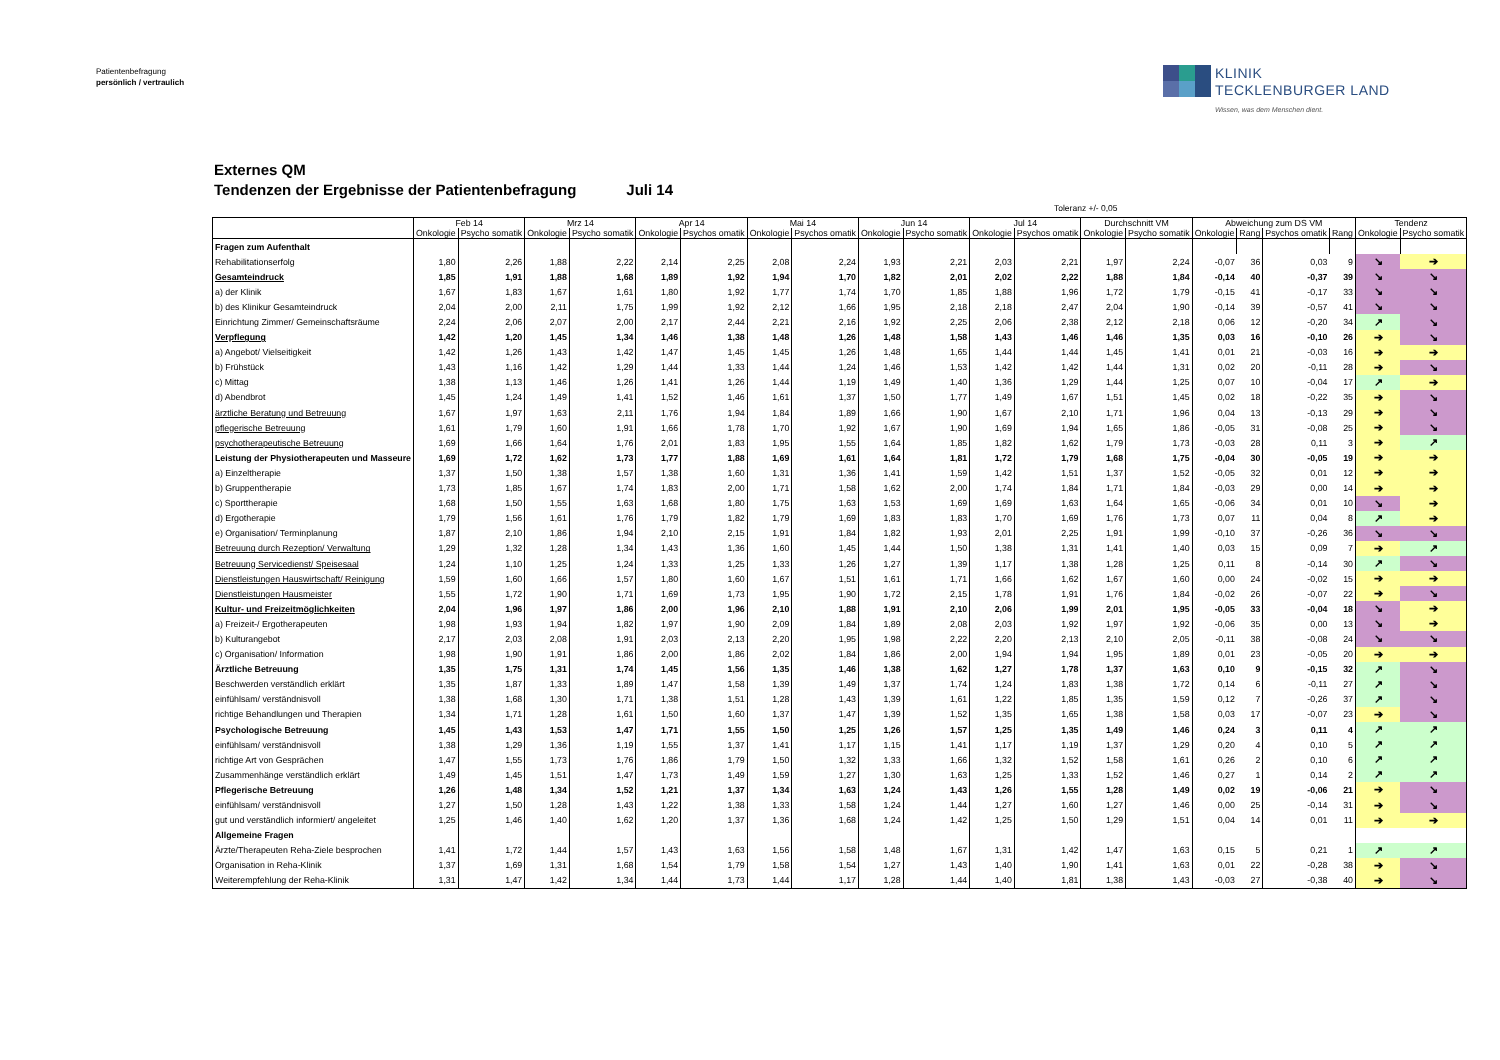Patientenbefragung
persönlich / vertraulich
KLINIK
TECKLENBURGER LAND
Wissen, was dem Menschen dient.
Externes QM
Tendenzen der Ergebnisse der Patientenbefragung Juli 14
Toleranz +/- 0,05
| | Feb 14 | | Mrz 14 | | Apr 14 | | Mai 14 | | Jun 14 | | Jul 14 | | Durchschnitt VM | | Abweichung zum DS VM | | | | Tendenz | |
| --- | --- | --- | --- | --- | --- | --- | --- | --- | --- | --- | --- | --- | --- | --- | --- | --- | --- | --- | --- | --- |
| | Onkologie | Psycho somatik | Onkologie | Psycho somatik | Onkologie | Psychos omatik | Onkologie | Psychos omatik | Onkologie | Psycho somatik | Onkologie | Psychos omatik | Onkologie | Psycho somatik | Onkologie | Rang | Psychos omatik | Rang | Onkologie | Psycho somatik |
| Fragen zum Aufenthalt | | | | | | | | | | | | | | | | | | | | |
| Rehabilitationserfolg | 1,80 | 2,26 | 1,88 | 2,22 | 2,14 | 2,25 | 2,08 | 2,24 | 1,93 | 2,21 | 2,03 | 2,21 | 1,97 | 2,24 | -0,07 | 36 | 0,03 | 9 | ↘ | ➔ |
| Gesamteindruck | 1,85 | 1,91 | 1,88 | 1,68 | 1,89 | 1,92 | 1,94 | 1,70 | 1,82 | 2,01 | 2,02 | 2,22 | 1,88 | 1,84 | -0,14 | 40 | -0,37 | 39 | ↘ | ↘ |
| a) der Klinik | 1,67 | 1,83 | 1,67 | 1,61 | 1,80 | 1,92 | 1,77 | 1,74 | 1,70 | 1,85 | 1,88 | 1,96 | 1,72 | 1,79 | -0,15 | 41 | -0,17 | 33 | ↘ | ↘ |
| b) des Klinikur Gesamteindruck | 2,04 | 2,00 | 2,11 | 1,75 | 1,99 | 1,92 | 2,12 | 1,66 | 1,95 | 2,18 | 2,18 | 2,47 | 2,04 | 1,90 | -0,14 | 39 | -0,57 | 41 | ↘ | ↘ |
| Einrichtung Zimmer/ Gemeinschaftsräume | 2,24 | 2,06 | 2,07 | 2,00 | 2,17 | 2,44 | 2,21 | 2,16 | 1,92 | 2,25 | 2,06 | 2,38 | 2,12 | 2,18 | 0,06 | 12 | -0,20 | 34 | ↗ | ↘ |
| Verpflegung | 1,42 | 1,20 | 1,45 | 1,34 | 1,46 | 1,38 | 1,48 | 1,26 | 1,48 | 1,58 | 1,43 | 1,46 | 1,46 | 1,35 | 0,03 | 16 | -0,10 | 26 | ➔ | ↘ |
| a) Angebot/ Vielseitigkeit | 1,42 | 1,26 | 1,43 | 1,42 | 1,47 | 1,45 | 1,45 | 1,26 | 1,48 | 1,65 | 1,44 | 1,44 | 1,45 | 1,41 | 0,01 | 21 | -0,03 | 16 | ➔ | ➔ |
| b) Frühstück | 1,43 | 1,16 | 1,42 | 1,29 | 1,44 | 1,33 | 1,44 | 1,24 | 1,46 | 1,53 | 1,42 | 1,42 | 1,44 | 1,31 | 0,02 | 20 | -0,11 | 28 | ➔ | ↘ |
| c) Mittag | 1,38 | 1,13 | 1,46 | 1,26 | 1,41 | 1,26 | 1,44 | 1,19 | 1,49 | 1,40 | 1,36 | 1,29 | 1,44 | 1,25 | 0,07 | 10 | -0,04 | 17 | ↗ | ➔ |
| d) Abendbrot | 1,45 | 1,24 | 1,49 | 1,41 | 1,52 | 1,46 | 1,61 | 1,37 | 1,50 | 1,77 | 1,49 | 1,67 | 1,51 | 1,45 | 0,02 | 18 | -0,22 | 35 | ➔ | ↘ |
| ärztliche Beratung und Betreuung | 1,67 | 1,97 | 1,63 | 2,11 | 1,76 | 1,94 | 1,84 | 1,89 | 1,66 | 1,90 | 1,67 | 2,10 | 1,71 | 1,96 | 0,04 | 13 | -0,13 | 29 | ➔ | ↘ |
| pflegerische Betreuung | 1,61 | 1,79 | 1,60 | 1,91 | 1,66 | 1,78 | 1,70 | 1,92 | 1,67 | 1,90 | 1,69 | 1,94 | 1,65 | 1,86 | -0,05 | 31 | -0,08 | 25 | ➔ | ↘ |
| psychotherapeutische Betreuung | 1,69 | 1,66 | 1,64 | 1,76 | 2,01 | 1,83 | 1,95 | 1,55 | 1,64 | 1,85 | 1,82 | 1,62 | 1,79 | 1,73 | -0,03 | 28 | 0,11 | 3 | ➔ | ↗ |
| Leistung der Physiotherapeuten und Masseure | 1,69 | 1,72 | 1,62 | 1,73 | 1,77 | 1,88 | 1,69 | 1,61 | 1,64 | 1,81 | 1,72 | 1,79 | 1,68 | 1,75 | -0,04 | 30 | -0,05 | 19 | ➔ | ➔ |
| a) Einzeltherapie | 1,37 | 1,50 | 1,38 | 1,57 | 1,38 | 1,60 | 1,31 | 1,36 | 1,41 | 1,59 | 1,42 | 1,51 | 1,37 | 1,52 | -0,05 | 32 | 0,01 | 12 | ➔ | ➔ |
| b) Gruppentherapie | 1,73 | 1,85 | 1,67 | 1,74 | 1,83 | 2,00 | 1,71 | 1,58 | 1,62 | 2,00 | 1,74 | 1,84 | 1,71 | 1,84 | -0,03 | 29 | 0,00 | 14 | ➔ | ➔ |
| c) Sporttherapie | 1,68 | 1,50 | 1,55 | 1,63 | 1,68 | 1,80 | 1,75 | 1,63 | 1,53 | 1,69 | 1,69 | 1,63 | 1,64 | 1,65 | -0,06 | 34 | 0,01 | 10 | ↘ | ➔ |
| d) Ergotherapie | 1,79 | 1,56 | 1,61 | 1,76 | 1,79 | 1,82 | 1,79 | 1,69 | 1,83 | 1,83 | 1,70 | 1,69 | 1,76 | 1,73 | 0,07 | 11 | 0,04 | 8 | ↗ | ➔ |
| e) Organisation/ Terminplanung | 1,87 | 2,10 | 1,86 | 1,94 | 2,10 | 2,15 | 1,91 | 1,84 | 1,82 | 1,93 | 2,01 | 2,25 | 1,91 | 1,99 | -0,10 | 37 | -0,26 | 36 | ↘ | ↘ |
| Betreuung durch Rezeption/ Verwaltung | 1,29 | 1,32 | 1,28 | 1,34 | 1,43 | 1,36 | 1,60 | 1,45 | 1,44 | 1,50 | 1,38 | 1,31 | 1,41 | 1,40 | 0,03 | 15 | 0,09 | 7 | ➔ | ↗ |
| Betreuung Servicedienst/ Speisesaal | 1,24 | 1,10 | 1,25 | 1,24 | 1,33 | 1,25 | 1,33 | 1,26 | 1,27 | 1,39 | 1,17 | 1,38 | 1,28 | 1,25 | 0,11 | 8 | -0,14 | 30 | ↗ | ↘ |
| Dienstleistungen Hauswirtschaft/ Reinigung | 1,59 | 1,60 | 1,66 | 1,57 | 1,80 | 1,60 | 1,67 | 1,51 | 1,61 | 1,71 | 1,66 | 1,62 | 1,67 | 1,60 | 0,00 | 24 | -0,02 | 15 | ➔ | ➔ |
| Dienstleistungen Hausmeister | 1,55 | 1,72 | 1,90 | 1,71 | 1,69 | 1,73 | 1,95 | 1,90 | 1,72 | 2,15 | 1,78 | 1,91 | 1,76 | 1,84 | -0,02 | 26 | -0,07 | 22 | ➔ | ↘ |
| Kultur- und Freizeitmöglichkeiten | 2,04 | 1,96 | 1,97 | 1,86 | 2,00 | 1,96 | 2,10 | 1,88 | 1,91 | 2,10 | 2,06 | 1,99 | 2,01 | 1,95 | -0,05 | 33 | -0,04 | 18 | ↘ | ➔ |
| a) Freizeit-/ Ergotherapeuten | 1,98 | 1,93 | 1,94 | 1,82 | 1,97 | 1,90 | 2,09 | 1,84 | 1,89 | 2,08 | 2,03 | 1,92 | 1,97 | 1,92 | -0,06 | 35 | 0,00 | 13 | ↘ | ➔ |
| b) Kulturangebot | 2,17 | 2,03 | 2,08 | 1,91 | 2,03 | 2,13 | 2,20 | 1,95 | 1,98 | 2,22 | 2,20 | 2,13 | 2,10 | 2,05 | -0,11 | 38 | -0,08 | 24 | ↘ | ↘ |
| c) Organisation/ Information | 1,98 | 1,90 | 1,91 | 1,86 | 2,00 | 1,86 | 2,02 | 1,84 | 1,86 | 2,00 | 1,94 | 1,94 | 1,95 | 1,89 | 0,01 | 23 | -0,05 | 20 | ➔ | ➔ |
| Ärztliche Betreuung | 1,35 | 1,75 | 1,31 | 1,74 | 1,45 | 1,56 | 1,35 | 1,46 | 1,38 | 1,62 | 1,27 | 1,78 | 1,37 | 1,63 | 0,10 | 9 | -0,15 | 32 | ↗ | ↘ |
| Beschwerden verständlich erklärt | 1,35 | 1,87 | 1,33 | 1,89 | 1,47 | 1,58 | 1,39 | 1,49 | 1,37 | 1,74 | 1,24 | 1,83 | 1,38 | 1,72 | 0,14 | 6 | -0,11 | 27 | ↗ | ↘ |
| einfühlsam/ verständnisvoll | 1,38 | 1,68 | 1,30 | 1,71 | 1,38 | 1,51 | 1,28 | 1,43 | 1,39 | 1,61 | 1,22 | 1,85 | 1,35 | 1,59 | 0,12 | 7 | -0,26 | 37 | ↗ | ↘ |
| richtige Behandlungen und Therapien | 1,34 | 1,71 | 1,28 | 1,61 | 1,50 | 1,60 | 1,37 | 1,47 | 1,39 | 1,52 | 1,35 | 1,65 | 1,38 | 1,58 | 0,03 | 17 | -0,07 | 23 | ➔ | ↘ |
| Psychologische Betreuung | 1,45 | 1,43 | 1,53 | 1,47 | 1,71 | 1,55 | 1,50 | 1,25 | 1,26 | 1,57 | 1,25 | 1,35 | 1,49 | 1,46 | 0,24 | 3 | 0,11 | 4 | ↗ | ↗ |
| einfühlsam/ verständnisvoll | 1,38 | 1,29 | 1,36 | 1,19 | 1,55 | 1,37 | 1,41 | 1,17 | 1,15 | 1,41 | 1,17 | 1,19 | 1,37 | 1,29 | 0,20 | 4 | 0,10 | 5 | ↗ | ↗ |
| richtige Art von Gesprächen | 1,47 | 1,55 | 1,73 | 1,76 | 1,86 | 1,79 | 1,50 | 1,32 | 1,33 | 1,66 | 1,32 | 1,52 | 1,58 | 1,61 | 0,26 | 2 | 0,10 | 6 | ↗ | ↗ |
| Zusammenhänge verständlich erklärt | 1,49 | 1,45 | 1,51 | 1,47 | 1,73 | 1,49 | 1,59 | 1,27 | 1,30 | 1,63 | 1,25 | 1,33 | 1,52 | 1,46 | 0,27 | 1 | 0,14 | 2 | ↗ | ↗ |
| Pflegerische Betreuung | 1,26 | 1,48 | 1,34 | 1,52 | 1,21 | 1,37 | 1,34 | 1,63 | 1,24 | 1,43 | 1,26 | 1,55 | 1,28 | 1,49 | 0,02 | 19 | -0,06 | 21 | ➔ | ↘ |
| einfühlsam/ verständnisvoll | 1,27 | 1,50 | 1,28 | 1,43 | 1,22 | 1,38 | 1,33 | 1,58 | 1,24 | 1,44 | 1,27 | 1,60 | 1,27 | 1,46 | 0,00 | 25 | -0,14 | 31 | ➔ | ↘ |
| gut und verständlich informiert/ angeleitet | 1,25 | 1,46 | 1,40 | 1,62 | 1,20 | 1,37 | 1,36 | 1,68 | 1,24 | 1,42 | 1,25 | 1,50 | 1,29 | 1,51 | 0,04 | 14 | 0,01 | 11 | ➔ | ➔ |
| Allgemeine Fragen | | | | | | | | | | | | | | | | | | | | |
| Ärzte/Therapeuten Reha-Ziele besprochen | 1,41 | 1,72 | 1,44 | 1,57 | 1,43 | 1,63 | 1,56 | 1,58 | 1,48 | 1,67 | 1,31 | 1,42 | 1,47 | 1,63 | 0,15 | 5 | 0,21 | 1 | ↗ | ↗ |
| Organisation in Reha-Klinik | 1,37 | 1,69 | 1,31 | 1,68 | 1,54 | 1,79 | 1,58 | 1,54 | 1,27 | 1,43 | 1,40 | 1,90 | 1,41 | 1,63 | 0,01 | 22 | -0,28 | 38 | ➔ | ↘ |
| Weiterempfehlung der Reha-Klinik | 1,31 | 1,47 | 1,42 | 1,34 | 1,44 | 1,73 | 1,44 | 1,17 | 1,28 | 1,44 | 1,40 | 1,81 | 1,38 | 1,43 | -0,03 | 27 | -0,38 | 40 | ➔ | ↘ |